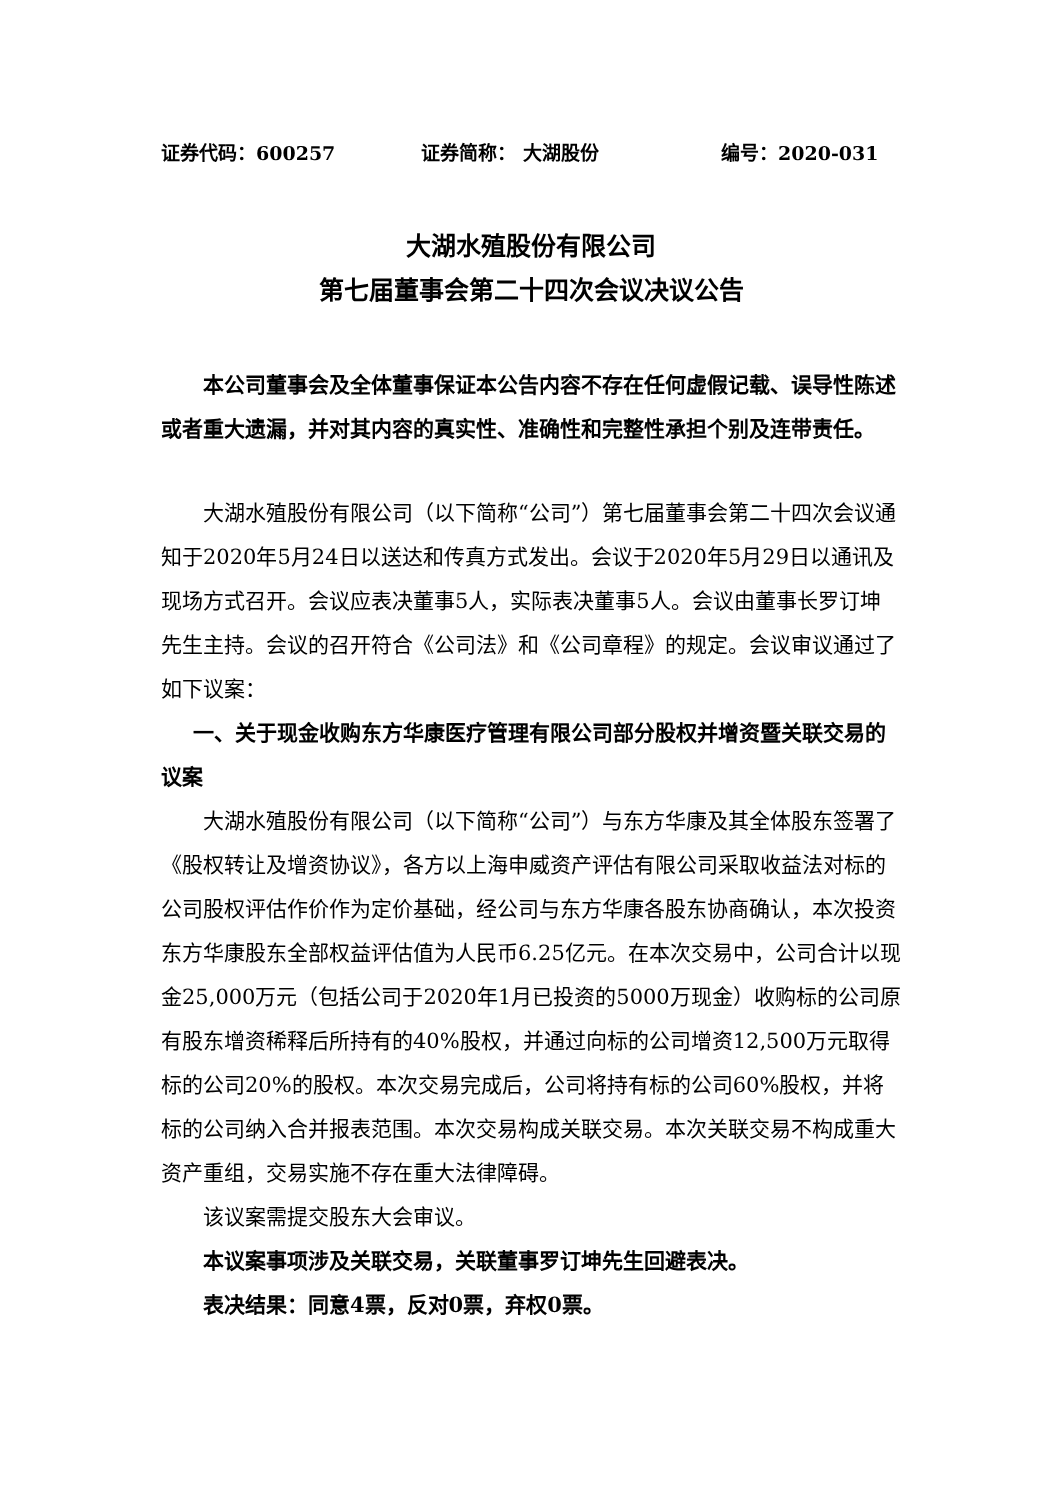证券代码：600257 证券简称： 大湖股份 编号：2020-031
大湖水殖股份有限公司
第七届董事会第二十四次会议决议公告
本公司董事会及全体董事保证本公告内容不存在任何虚假记载、误导性陈述或者重大遗漏，并对其内容的真实性、准确性和完整性承担个别及连带责任。
大湖水殖股份有限公司（以下简称“公司”）第七届董事会第二十四次会议通知于2020年5月24日以送达和传真方式发出。会议于2020年5月29日以通讯及现场方式召开。会议应表决董事5人，实际表决董事5人。会议由董事长罗订坤先生主持。会议的召开符合《公司法》和《公司章程》的规定。会议审议通过了如下议案：
一、关于现金收购东方华康医疗管理有限公司部分股权并增资暨关联交易的议案
大湖水殖股份有限公司（以下简称“公司”）与东方华康及其全体股东签署了《股权转让及增资协议》，各方以上海申威资产评估有限公司采取收益法对标的公司股权评估作价作为定价基础，经公司与东方华康各股东协商确认，本次投资东方华康股东全部权益评估值为人民币6.25亿元。在本次交易中，公司合计以现金25,000万元（包括公司于2020年1月已投资的5000万现金）收购标的公司原有股东增资稀释后所持有的40%股权，并通过向标的公司增资12,500万元取得标的公司20%的股权。本次交易完成后，公司将持有标的公司60%股权，并将标的公司纳入合并报表范围。本次交易构成关联交易。本次关联交易不构成重大资产重组，交易实施不存在重大法律障碍。
该议案需提交股东大会审议。
本议案事项涉及关联交易，关联董事罗订坤先生回避表决。
表决结果：同意4票，反对0票，弃权0票。